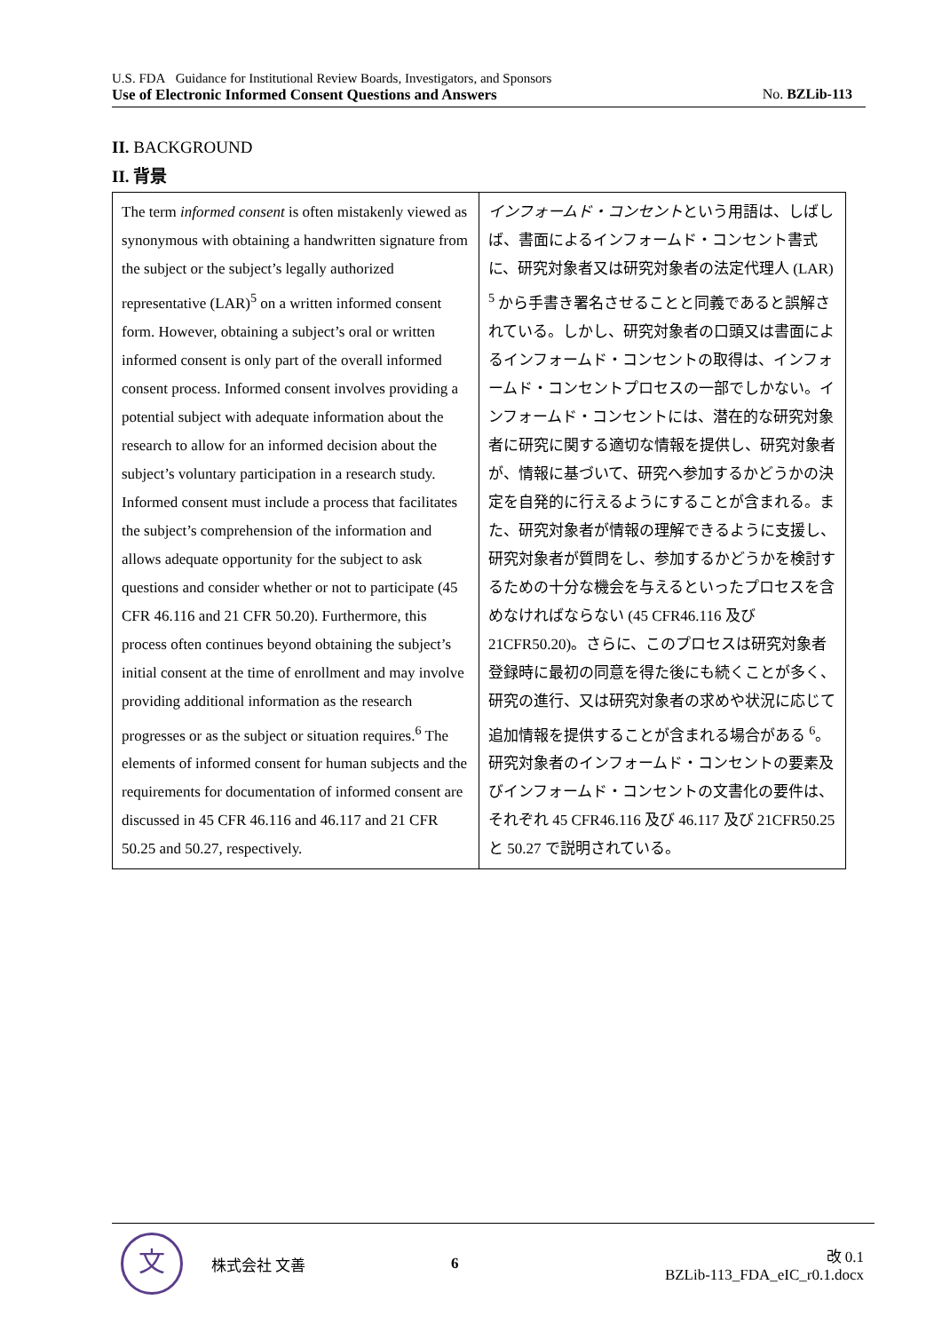U.S. FDA Guidance for Institutional Review Boards, Investigators, and Sponsors
Use of Electronic Informed Consent Questions and Answers No. BZLib-113
II. BACKGROUND
II. 背景
| The term informed consent is often mistakenly viewed as synonymous with obtaining a handwritten signature from the subject or the subject’s legally authorized representative (LAR)<sup>5</sup> on a written informed consent form. However, obtaining a subject’s oral or written informed consent is only part of the overall informed consent process. Informed consent involves providing a potential subject with adequate information about the research to allow for an informed decision about the subject’s voluntary participation in a research study. Informed consent must include a process that facilitates the subject’s comprehension of the information and allows adequate opportunity for the subject to ask questions and consider whether or not to participate (45 CFR 46.116 and 21 CFR 50.20). Furthermore, this process often continues beyond obtaining the subject’s initial consent at the time of enrollment and may involve providing additional information as the research progresses or as the subject or situation requires.<sup>6</sup> The elements of informed consent for human subjects and the requirements for documentation of informed consent are discussed in 45 CFR 46.116 and 46.117 and 21 CFR 50.25 and 50.27, respectively. | インフォームド・コンセント という用語は、しばしば、書面によるインフォームド・コンセント書式に、研究対象者又は研究対象者の法定代理人 (LAR) <sup>5</sup> から手書き署名させることと同義であると誤解されている。しかし、研究対象者の口頭又は書面によるインフォームド・コンセントの取得は、インフォームド・コンセントプロセスの一部でしかない。インフォームド・コンセントには、潜在的な研究対象者に研究に関する適切な情報を提供し、研究対象者が、情報に基づいて、研究へ参加するかどうかの決定を自発的に行えるようにすることが含まれる。また、研究対象者が情報の理解できるように支援し、研究対象者が質問をし、参加するかどうかを検討するための十分な機会を与えるといったプロセスを含めなければならない (45 CFR46.116 及び 21CFR50.20)。さらに、このプロセスは研究対象者登録時に最初の同意を得た後にも続くことが多く、研究の進行、又は研究対象者の求めや状況に応じて追加情報を提供することが含まれる場合がある <sup>6</sup>。研究対象者のインフォームド・コンセントの要素及びインフォームド・コンセントの文書化の要件は、それぞれ 45 CFR46.116 及び 46.117 及び 21CFR50.25 と 50.27 で説明されている。 |
文
株式会社 文善 6
改 0.1
BZLib-113_FDA_eIC_r0.1.docx